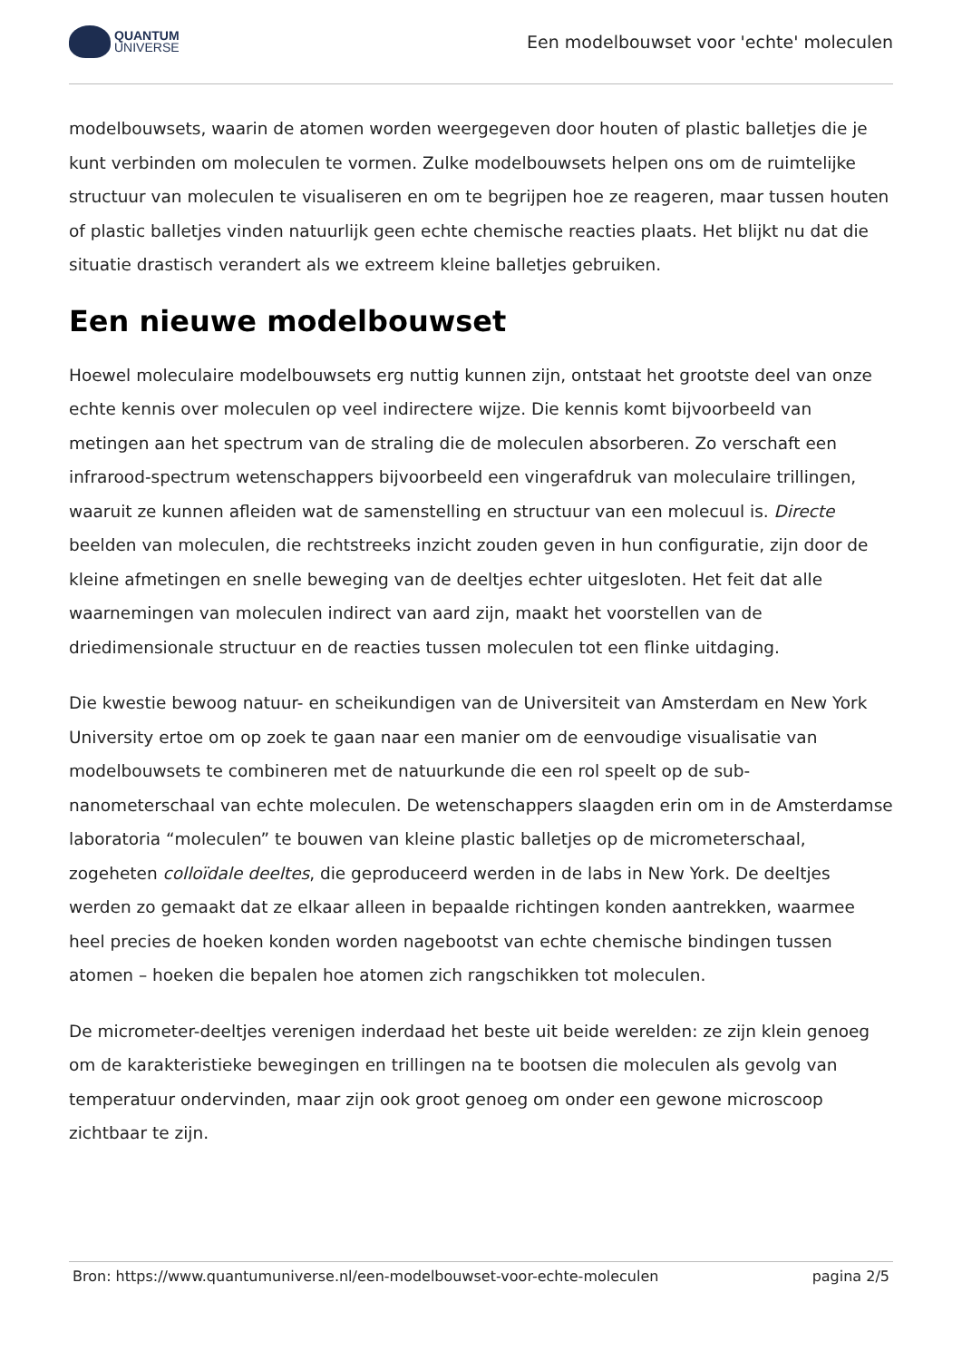QUANTUM
UNIVERSE
Een modelbouwset voor 'echte' moleculen
modelbouwsets, waarin de atomen worden weergegeven door houten of plastic balletjes die je kunt verbinden om moleculen te vormen. Zulke modelbouwsets helpen ons om de ruimtelijke structuur van moleculen te visualiseren en om te begrijpen hoe ze reageren, maar tussen houten of plastic balletjes vinden natuurlijk geen echte chemische reacties plaats. Het blijkt nu dat die situatie drastisch verandert als we extreem kleine balletjes gebruiken.
Een nieuwe modelbouwset
Hoewel moleculaire modelbouwsets erg nuttig kunnen zijn, ontstaat het grootste deel van onze echte kennis over moleculen op veel indirectere wijze. Die kennis komt bijvoorbeeld van metingen aan het spectrum van de straling die de moleculen absorberen. Zo verschaft een infrarood-spectrum wetenschappers bijvoorbeeld een vingerafdruk van moleculaire trillingen, waaruit ze kunnen afleiden wat de samenstelling en structuur van een molecuul is. Directe beelden van moleculen, die rechtstreeks inzicht zouden geven in hun configuratie, zijn door de kleine afmetingen en snelle beweging van de deeltjes echter uitgesloten. Het feit dat alle waarnemingen van moleculen indirect van aard zijn, maakt het voorstellen van de driedimensionale structuur en de reacties tussen moleculen tot een flinke uitdaging.
Die kwestie bewoog natuur- en scheikundigen van de Universiteit van Amsterdam en New York University ertoe om op zoek te gaan naar een manier om de eenvoudige visualisatie van modelbouwsets te combineren met de natuurkunde die een rol speelt op de sub-nanometerschaal van echte moleculen. De wetenschappers slaagden erin om in de Amsterdamse laboratoria “moleculen” te bouwen van kleine plastic balletjes op de micrometerschaal, zogeheten colloïdale deeltes, die geproduceerd werden in de labs in New York. De deeltjes werden zo gemaakt dat ze elkaar alleen in bepaalde richtingen konden aantrekken, waarmee heel precies de hoeken konden worden nagebootst van echte chemische bindingen tussen atomen – hoeken die bepalen hoe atomen zich rangschikken tot moleculen.
De micrometer-deeltjes verenigen inderdaad het beste uit beide werelden: ze zijn klein genoeg om de karakteristieke bewegingen en trillingen na te bootsen die moleculen als gevolg van temperatuur ondervinden, maar zijn ook groot genoeg om onder een gewone microscoop zichtbaar te zijn.
Bron: https://www.quantumuniverse.nl/een-modelbouwset-voor-echte-moleculen pagina 2/5